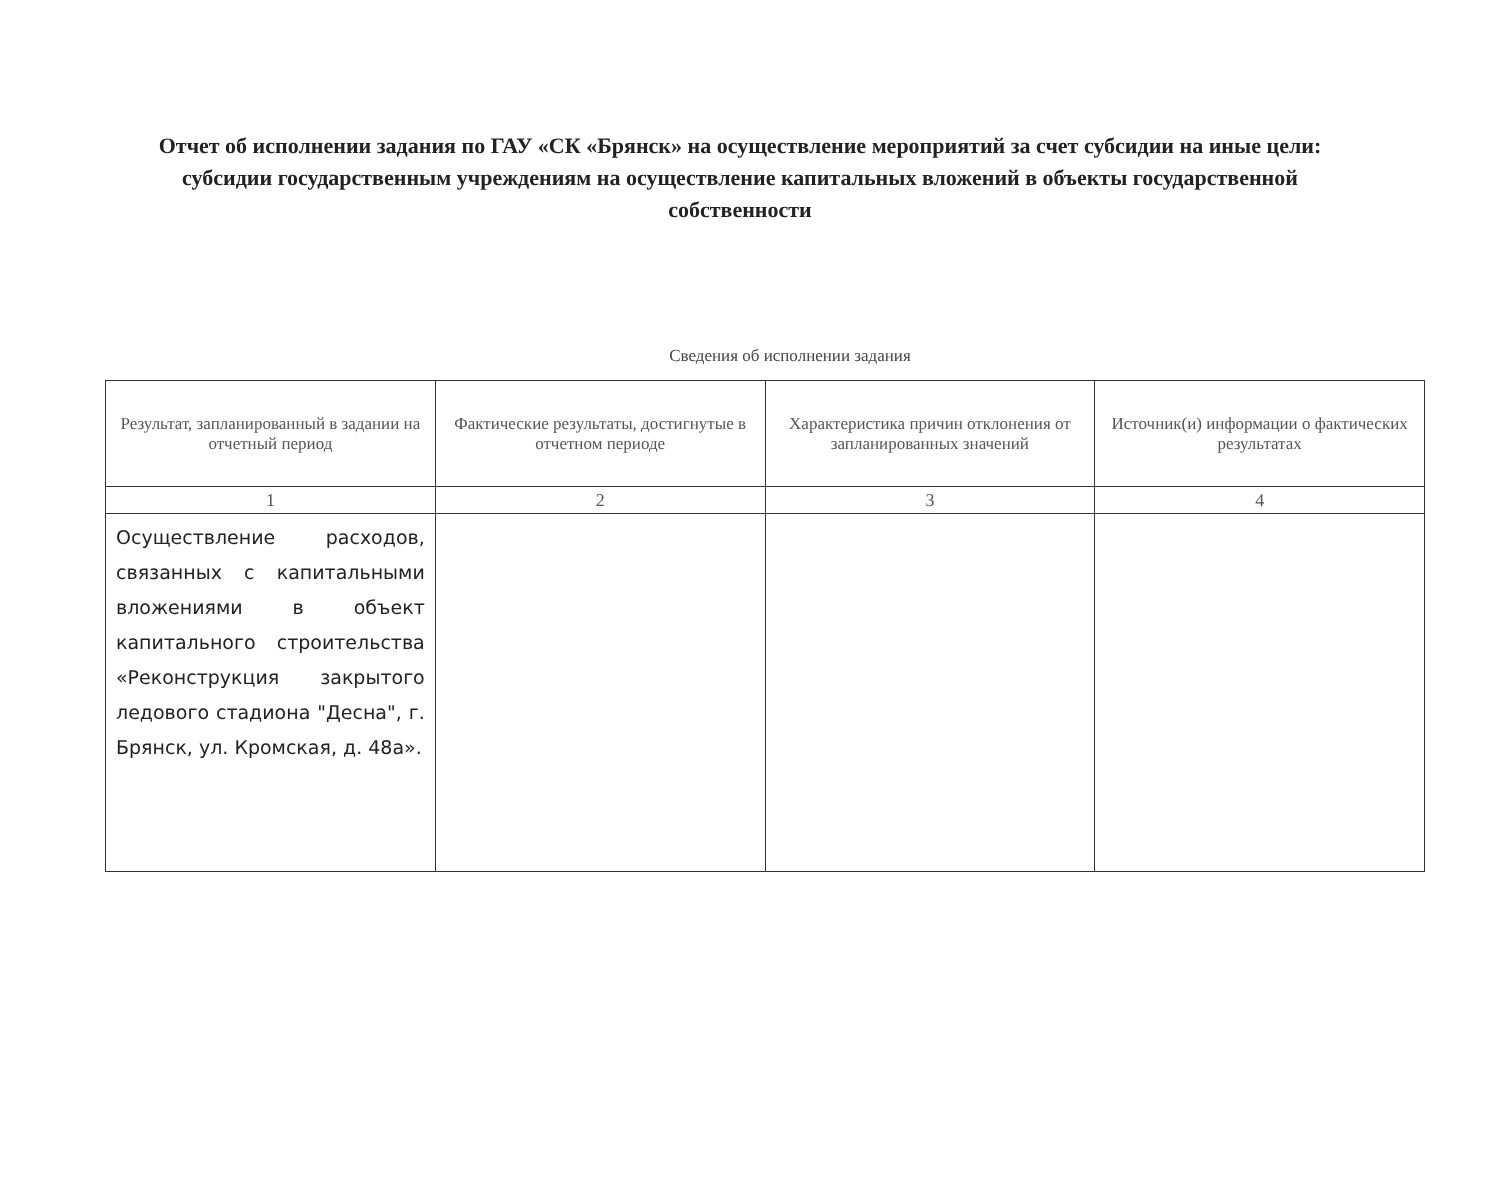Отчет об исполнении задания по ГАУ «СК «Брянск» на осуществление мероприятий за счет субсидии на иные цели: субсидии государственным учреждениям на осуществление капитальных вложений в объекты государственной собственности
Сведения об исполнении задания
| Результат, запланированный в задании на отчетный период | Фактические результаты, достигнутые в отчетном периоде | Характеристика причин отклонения от запланированных значений | Источник(и) информации о фактических результатах |
| --- | --- | --- | --- |
| 1 | 2 | 3 | 4 |
| Осуществление расходов, связанных с капитальными вложениями в объект капитального строительства «Реконструкция закрытого ледового стадиона "Десна", г. Брянск, ул. Кромская, д. 48а». | | | |